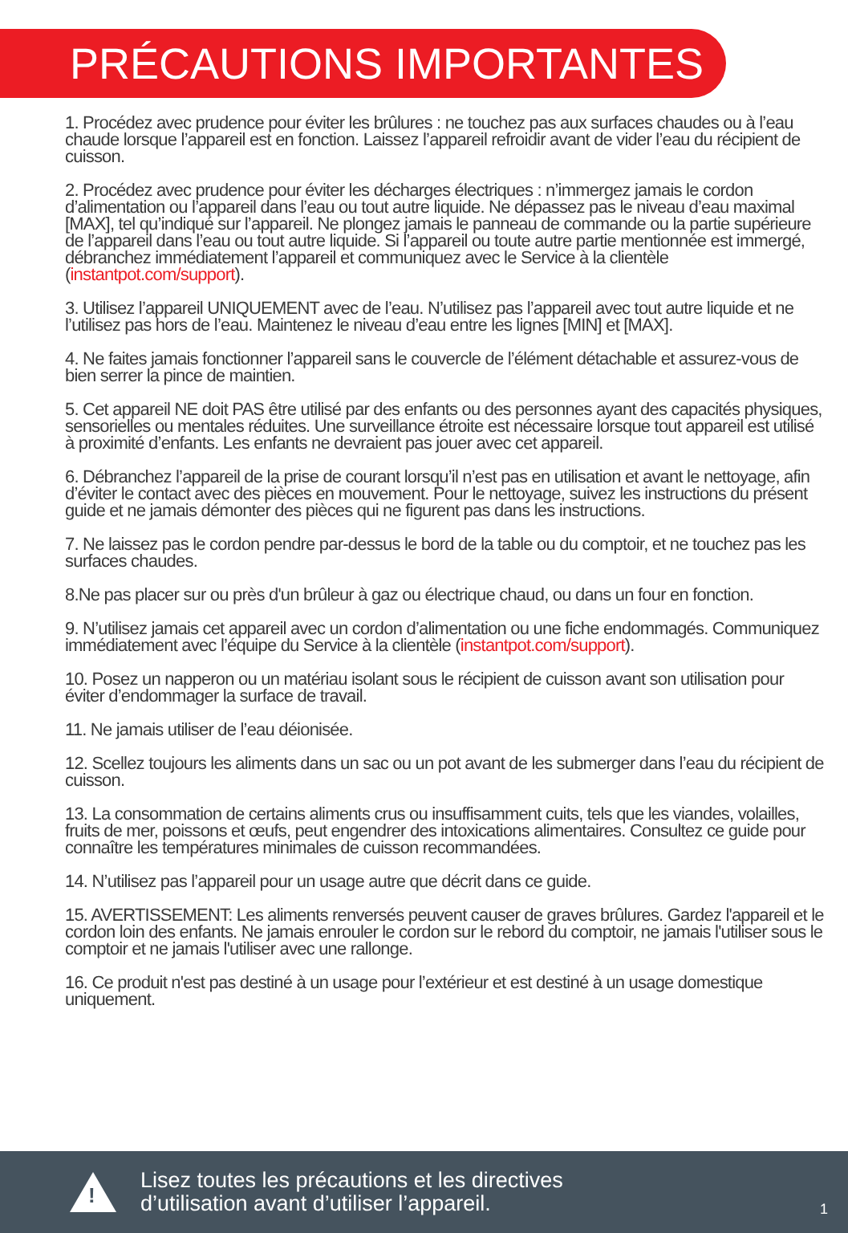PRÉCAUTIONS IMPORTANTES
1. Procédez avec prudence pour éviter les brûlures : ne touchez pas aux surfaces chaudes ou à l’eau chaude lorsque l’appareil est en fonction. Laissez l’appareil refroidir avant de vider l’eau du récipient de cuisson.
2. Procédez avec prudence pour éviter les décharges électriques : n’immergez jamais le cordon d’alimentation ou l’appareil dans l’eau ou tout autre liquide. Ne dépassez pas le niveau d’eau maximal [MAX], tel qu’indiqué sur l’appareil. Ne plongez jamais le panneau de commande ou la partie supérieure de l’appareil dans l’eau ou tout autre liquide. Si l’appareil ou toute autre partie mentionnée est immergé, débranchez immédiatement l’appareil et communiquez avec le Service à la clientèle (instantpot.com/support).
3. Utilisez l’appareil UNIQUEMENT avec de l’eau. N’utilisez pas l’appareil avec tout autre liquide et ne l’utilisez pas hors de l’eau. Maintenez le niveau d’eau entre les lignes [MIN] et [MAX].
4. Ne faites jamais fonctionner l’appareil sans le couvercle de l’élément détachable et assurez-vous de bien serrer la pince de maintien.
5. Cet appareil NE doit PAS être utilisé par des enfants ou des personnes ayant des capacités physiques, sensorielles ou mentales réduites. Une surveillance étroite est nécessaire lorsque tout appareil est utilisé à proximité d’enfants. Les enfants ne devraient pas jouer avec cet appareil.
6. Débranchez l’appareil de la prise de courant lorsqu’il n’est pas en utilisation et avant le nettoyage, afin d’éviter le contact avec des pièces en mouvement. Pour le nettoyage, suivez les instructions du présent guide et ne jamais démonter des pièces qui ne figurent pas dans les instructions.
7. Ne laissez pas le cordon pendre par-dessus le bord de la table ou du comptoir, et ne touchez pas les surfaces chaudes.
8.Ne pas placer sur ou près d'un brûleur à gaz ou électrique chaud, ou dans un four en fonction.
9. N’utilisez jamais cet appareil avec un cordon d’alimentation ou une fiche endommagés. Communiquez immédiatement avec l’équipe du Service à la clientèle (instantpot.com/support).
10. Posez un napperon ou un matériau isolant sous le récipient de cuisson avant son utilisation pour éviter d’endommager la surface de travail.
11. Ne jamais utiliser de l’eau déionisée.
12. Scellez toujours les aliments dans un sac ou un pot avant de les submerger dans l’eau du récipient de cuisson.
13. La consommation de certains aliments crus ou insuffisamment cuits, tels que les viandes, volailles, fruits de mer, poissons et œufs, peut engendrer des intoxications alimentaires. Consultez ce guide pour connaître les températures minimales de cuisson recommandées.
14. N’utilisez pas l’appareil pour un usage autre que décrit dans ce guide.
15. AVERTISSEMENT: Les aliments renversés peuvent causer de graves brûlures. Gardez l'appareil et le cordon loin des enfants. Ne jamais enrouler le cordon sur le rebord du comptoir, ne jamais l'utiliser sous le comptoir et ne jamais l'utiliser avec une rallonge.
16. Ce produit n'est pas destiné à un usage pour l’extérieur et est destiné à un usage domestique uniquement.
!
Lisez toutes les précautions et les directives
d’utilisation avant d’utiliser l’appareil.
1